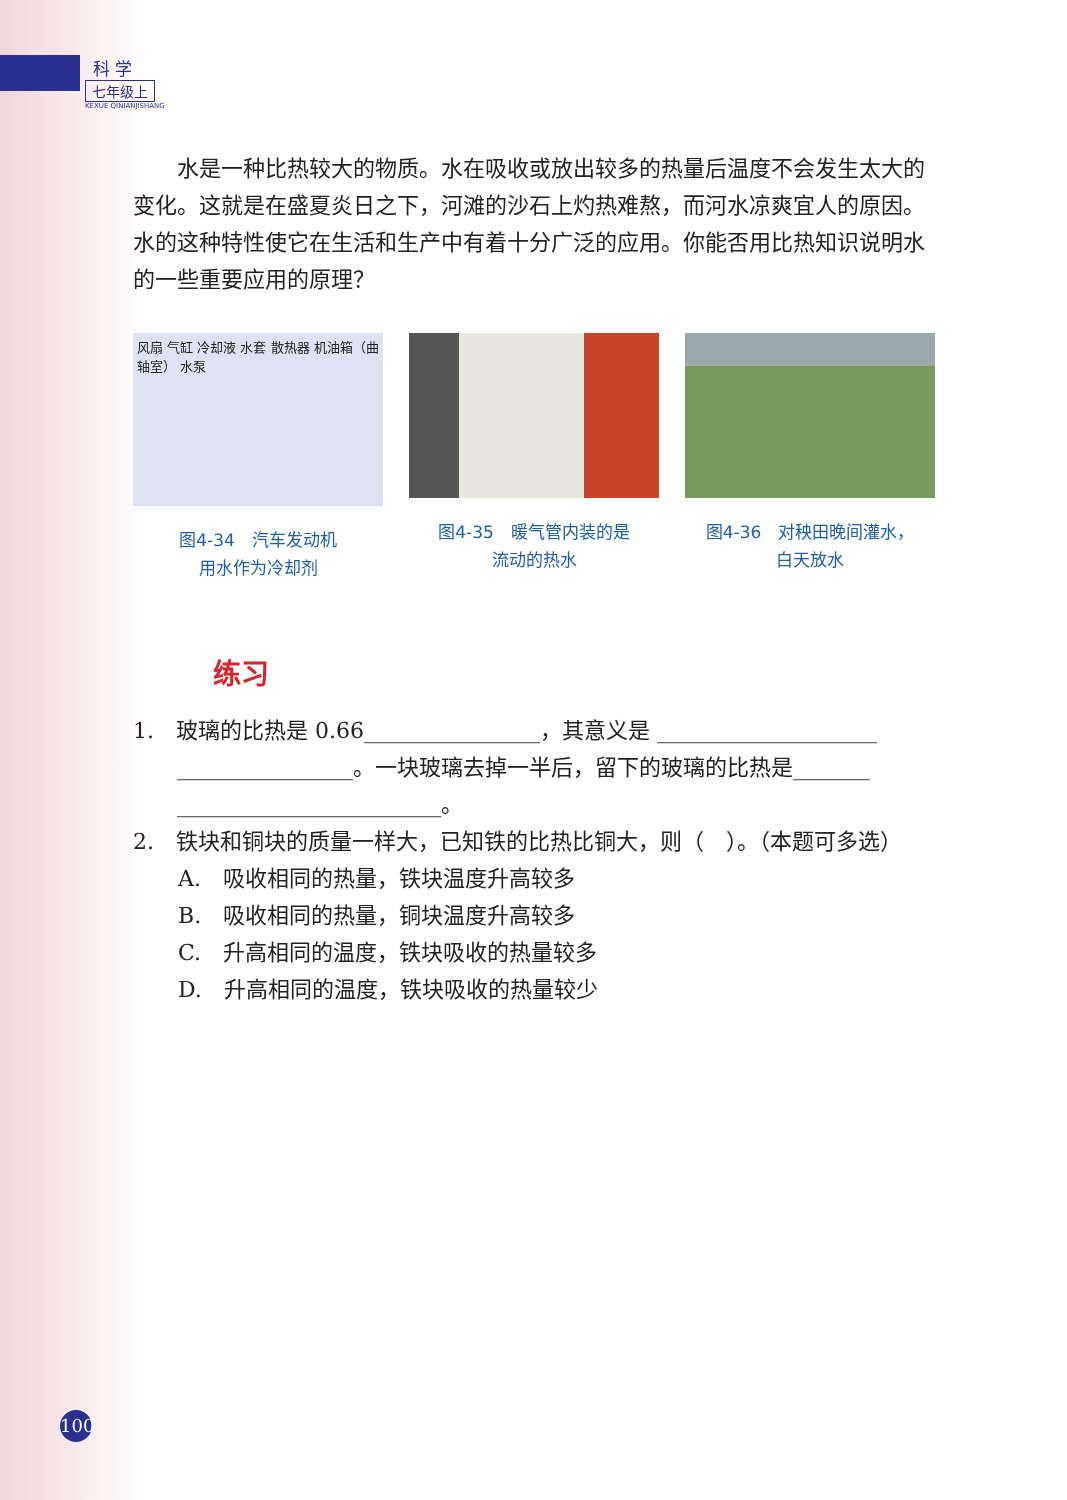科 学
七年级上
KEXUE QINIANJISHANG
水是一种比热较大的物质。水在吸收或放出较多的热量后温度不会发生太大的变化。这就是在盛夏炎日之下，河滩的沙石上灼热难熬，而河水凉爽宜人的原因。水的这种特性使它在生活和生产中有着十分广泛的应用。你能否用比热知识说明水的一些重要应用的原理？
风扇 气缸 冷却液 水套 散热器 机油箱（曲轴室） 水泵
图4-34　汽车发动机
用水作为冷却剂
图4-35　暖气管内装的是
流动的热水
图4-36　对秧田晚间灌水，
白天放水
练习
1.　玻璃的比热是 0.66________________，其意义是 ____________________
　　________________。一块玻璃去掉一半后，留下的玻璃的比热是_______
　　________________________。
2.　铁块和铜块的质量一样大，已知铁的比热比铜大，则（　）。（本题可多选）
A.　吸收相同的热量，铁块温度升高较多
B.　吸收相同的热量，铜块温度升高较多
C.　升高相同的温度，铁块吸收的热量较多
D.　升高相同的温度，铁块吸收的热量较少
100